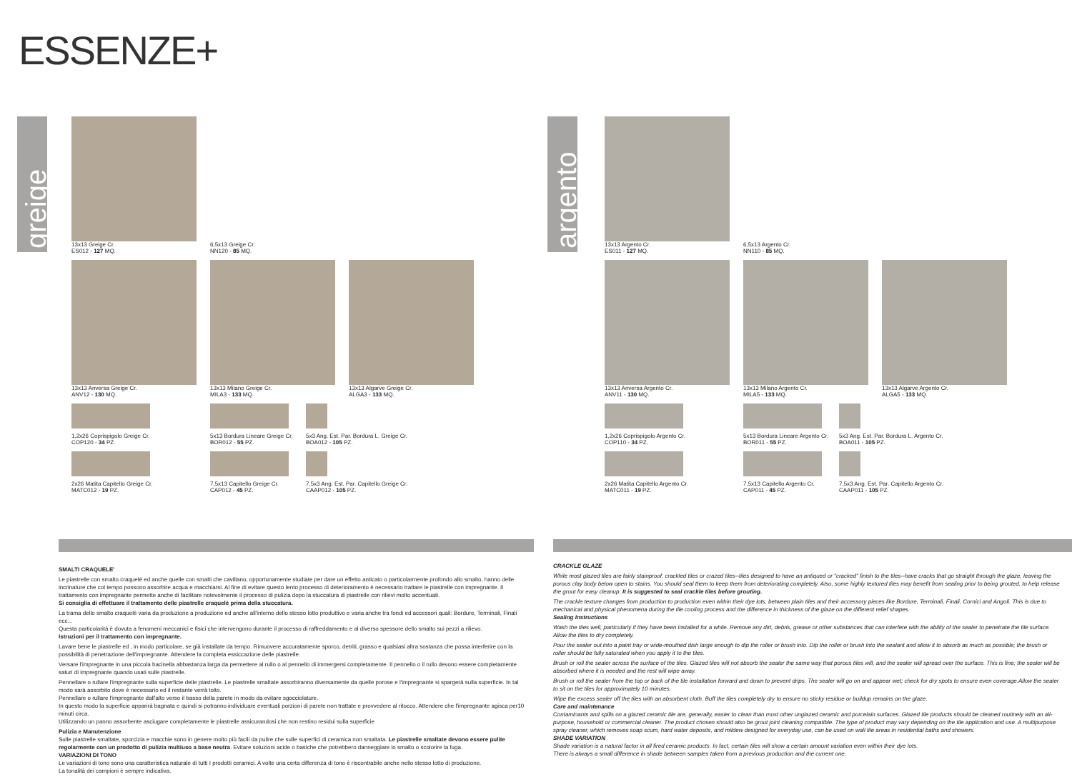ESSENZE+
greige
13x13 Greige Cr.
ES012 - 127 MQ.
6,5x13 Greige Cr.
NN120 - 85 MQ.
13x13 Anversa Greige Cr.
ANV12 - 130 MQ.
13x13 Milano Greige Cr.
MILA3 - 133 MQ.
13x13 Algarve Greige Cr.
ALGA3 - 133 MQ.
1,2x26 Coprispigolo Greige Cr.
COP120 - 34 PZ.
5x13 Bordura Lineare Greige Cr.
BOR012 - 55 PZ.
5x3 Ang. Est. Par. Bordura L. Greige Cr.
BOA012 - 105 PZ.
2x26 Matita Capitello Greige Cr.
MATC012 - 19 PZ.
7,5x13 Capitello Greige Cr.
CAP012 - 45 PZ.
7,5x3 Ang. Est. Par. Capitello Greige Cr.
CAAP012 - 105 PZ.
SMALTI CRAQUELE'
Le piastrelle con smalto craquelé ed anche quelle con smalti che cavillano, opportunamente studiate per dare un effetto anticato o particolarmente profondo allo smalto, hanno delle incrinature che col tempo possono assorbire acqua e macchiarsi. Al fine di evitare questo lento processo di deterioramento è necessario trattare le piastrelle con impregnante. Il trattamento con impregnante permette anche di facilitare notevolmente il processo di pulizia dopo la stuccatura di piastrelle con rilievi molto accentuati.
Si consiglia di effettuare il trattamento delle piastrelle craquelè prima della stuccatura.
La trama dello smalto craquelè varia da produzione a produzione ed anche all'interno dello stesso lotto produttivo e varia anche tra fondi ed accessori quali: Bordure, Terminali, Finali ecc...
Questa particolarità è dovuta a fenomeni meccanici e fisici che intervengono durante il processo di raffreddamento e al diverso spessore dello smalto sui pezzi a rilievo.
Istruzioni per il trattamento con impregnante.
Lavare bene le piastrelle ed , in modo particolare, se già installate da tempo. Rimuovere accuratamente sporco, detriti, grasso e qualsiasi altra sostanza che possa interferire con la possibilità di penetrazione dell'impregnante. Attendere la completa essiccazione delle piastrelle.
Versare l'impregnante in una piccola bacinella abbastanza larga da permettere al rullo o al pennello di immergersi completamente. Il pennello o il rullo devono essere completamente saturi di impregnante quando usati sulle piastrelle.
Pennellare o rullare l'impregnante sulla superficie delle piastrelle. Le piastrelle smaltate assorbiranno diversamente da quelle porose e l'impregnante si spargerà sulla superficie. In tal modo sarà assorbito dove è necessario ed il restante verrà tolto.
Pennellare o rullare l'impregnante dall'alto verso il basso della parete in modo da evitare sgocciolature.
In questo modo la superficie apparirà bagnata e quindi si potranno individuare eventuali porzioni di parete non trattate e provvedere al ritocco. Attendere che l'impregnante agisca per10 minuti circa.
Utilizzando un panno assorbente asciugare completamente le piastrelle assicurandosi che non restino residui sulla superficie
Pulizia e Manutenzione
Sulle piastrelle smaltate, sporcizia e macchie sono in genere molto più facili da pulire che sulle superfici di ceramica non smaltata. Le piastrelle smaltate devono essere pulite regolarmente con un prodotto di pulizia multiuso a base neutra. Evitare soluzioni acide o basiche che potrebbero danneggiare lo smalto o scolorire la fuga.
VARIAZIONI DI TONO
Le variazioni di tono sono una caratteristica naturale di tutti I prodotti ceramici. A volte una certa differenza di tono è riscontrabile anche nello stesso lotto di produzione.
La tonalità dei campioni è sempre indicativa.
argento
13x13 Argento Cr.
ES011 - 127 MQ.
6,5x13 Argento Cr.
NN110 - 85 MQ.
13x13 Anversa Argento Cr.
ANV11 - 130 MQ.
13x13 Milano Argento Cr.
MILA5 - 133 MQ.
13x13 Algarve Argento Cr.
ALGA5 - 133 MQ.
1,2x26 Coprispigolo Argento Cr.
COP110 - 34 PZ.
5x13 Bordura Lineare Argento Cr.
BOR011 - 55 PZ.
5x3 Ang. Est. Par. Bordura L. Argento Cr.
BOA011 - 105 PZ.
2x26 Matita Capitello Argento Cr.
MATC011 - 19 PZ.
7,5x13 Capitello Argento Cr.
CAP011 - 45 PZ.
7,5x3 Ang. Est. Par. Capitello Argento Cr.
CAAP011 - 105 PZ.
CRACKLE GLAZE
While most glazed tiles are fairly stainproof, crackled tiles or crazed tiles--tiles designed to have an antiqued or "cracked" finish to the tiles--have cracks that go straight through the glaze, leaving the porous clay body below open to stains. You should seal them to keep them from deteriorating completely. Also, some highly textured tiles may benefit from sealing prior to being grouted, to help release the grout for easy cleanup. It is suggested to seal crackle tiles before grouting.
The crackle texture changes from production to production even within their dye lots, between plain tiles and their accessory pieces like Bordure, Terminali, Finali, Cornici and Angoli. This is due to mechanical and physical phenomena during the tile cooling process and the difference in thickness of the glaze on the different relief shapes.
Sealing Instructions
Wash the tiles well, particularly if they have been installed for a while. Remove any dirt, debris, grease or other substances that can interfere with the ability of the sealer to penetrate the tile surface. Allow the tiles to dry completely.
Pour the sealer out into a paint tray or wide-mouthed dish large enough to dip the roller or brush into. Dip the roller or brush into the sealant and allow it to absorb as much as possible; the brush or roller should be fully saturated when you apply it to the tiles.
Brush or roll the sealer across the surface of the tiles. Glazed tiles will not absorb the sealer the same way that porous tiles will, and the sealer will spread over the surface. This is fine; the sealer will be absorbed where it is needed and the rest will wipe away.
Brush or roll the sealer from the top or back of the tile installation forward and down to prevent drips. The sealer will go on and appear wet; check for dry spots to ensure even coverage.Allow the sealer to sit on the tiles for approximately 10 minutes.
Wipe the excess sealer off the tiles with an absorbent cloth. Buff the tiles completely dry to ensure no sticky residue or buildup remains on the glaze.
Care and maintenance
Contaminants and spills on a glazed ceramic tile are, generally, easier to clean than most other unglazed ceramic and porcelain surfaces. Glazed tile products should be cleaned routinely with an all-purpose, household or commercial cleaner. The product chosen should also be grout joint cleaning compatible. The type of product may vary depending on the tile application and use. A multipurpose spray cleaner, which removes soap scum, hard water deposits, and mildew designed for everyday use, can be used on wall tile areas in residential baths and showers.
SHADE VARIATION
Shade variation is a natural factor in all fired ceramic products. In fact, certain tiles will show a certain amount variation even within their dye lots.
There is always a small difference in shade between samples taken from a previous production and the current one.